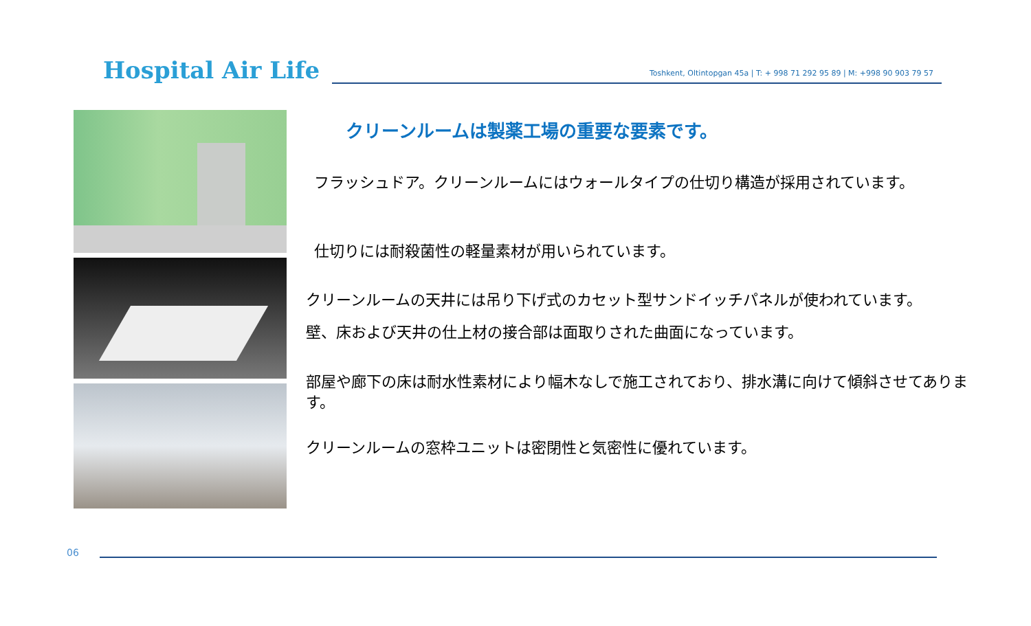Hospital Air Life
Toshkent, Oltintopgan 45a | T: + 998 71 292 95 89 | M: +998 90 903 79 57
クリーンルームは製薬工場の重要な要素です。
フラッシュドア。クリーンルームにはウォールタイプの仕切り構造が採用されています。
仕切りには耐殺菌性の軽量素材が用いられています。
クリーンルームの天井には吊り下げ式のカセット型サンドイッチパネルが使われています。
壁、床および天井の仕上材の接合部は面取りされた曲面になっています。
部屋や廊下の床は耐水性素材により幅木なしで施工されており、排水溝に向けて傾斜させてあります。
クリーンルームの窓枠ユニットは密閉性と気密性に優れています。
06